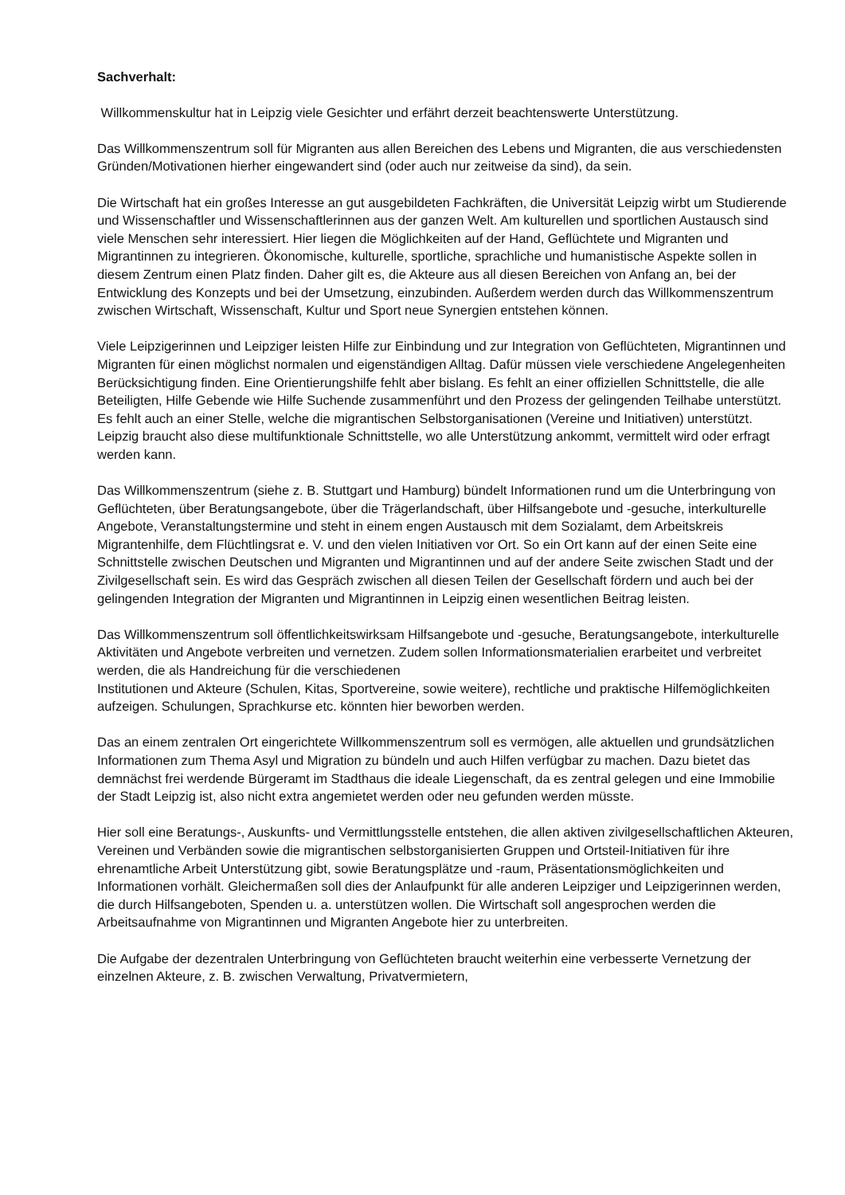Sachverhalt:
Willkommenskultur hat in Leipzig viele Gesichter und erfährt derzeit beachtenswerte Unterstützung.
Das Willkommenszentrum soll für Migranten aus allen Bereichen des Lebens und Migranten, die aus verschiedensten Gründen/Motivationen hierher eingewandert sind (oder auch nur zeitweise da sind), da sein.
Die Wirtschaft hat ein großes Interesse an gut ausgebildeten Fachkräften, die Universität Leipzig wirbt um Studierende und Wissenschaftler und Wissenschaftlerinnen aus der ganzen Welt. Am kulturellen und sportlichen Austausch sind viele Menschen sehr interessiert. Hier liegen die Möglichkeiten auf der Hand, Geflüchtete und Migranten und Migrantinnen zu integrieren. Ökonomische, kulturelle, sportliche, sprachliche und humanistische Aspekte sollen in diesem Zentrum einen Platz finden. Daher gilt es, die Akteure aus all diesen Bereichen von Anfang an, bei der Entwicklung des Konzepts und bei der Umsetzung, einzubinden. Außerdem werden durch das Willkommenszentrum zwischen Wirtschaft, Wissenschaft, Kultur und Sport neue Synergien entstehen können.
Viele Leipzigerinnen und Leipziger leisten Hilfe zur Einbindung und zur Integration von Geflüchteten, Migrantinnen und Migranten für einen möglichst normalen und eigenständigen Alltag. Dafür müssen viele verschiedene Angelegenheiten Berücksichtigung finden. Eine Orientierungshilfe fehlt aber bislang. Es fehlt an einer offiziellen Schnittstelle, die alle Beteiligten, Hilfe Gebende wie Hilfe Suchende zusammenführt und den Prozess der gelingenden Teilhabe unterstützt. Es fehlt auch an einer Stelle, welche die migrantischen Selbstorganisationen (Vereine und Initiativen) unterstützt. Leipzig braucht also diese multifunktionale Schnittstelle, wo alle Unterstützung ankommt, vermittelt wird oder erfragt werden kann.
Das Willkommenszentrum (siehe z. B. Stuttgart und Hamburg) bündelt Informationen rund um die Unterbringung von Geflüchteten, über Beratungsangebote, über die Trägerlandschaft, über Hilfsangebote und -gesuche, interkulturelle Angebote, Veranstaltungstermine und steht in einem engen Austausch mit dem Sozialamt, dem Arbeitskreis Migrantenhilfe, dem Flüchtlingsrat e. V. und den vielen Initiativen vor Ort. So ein Ort kann auf der einen Seite eine Schnittstelle zwischen Deutschen und Migranten und Migrantinnen und auf der andere Seite zwischen Stadt und der Zivilgesellschaft sein. Es wird das Gespräch zwischen all diesen Teilen der Gesellschaft fördern und auch bei der gelingenden Integration der Migranten und Migrantinnen in Leipzig einen wesentlichen Beitrag leisten.
Das Willkommenszentrum soll öffentlichkeitswirksam Hilfsangebote und -gesuche, Beratungsangebote, interkulturelle Aktivitäten und Angebote verbreiten und vernetzen. Zudem sollen Informationsmaterialien erarbeitet und verbreitet werden, die als Handreichung für die verschiedenen
Institutionen und Akteure (Schulen, Kitas, Sportvereine, sowie weitere), rechtliche und praktische Hilfemöglichkeiten aufzeigen. Schulungen, Sprachkurse etc. könnten hier beworben werden.
Das an einem zentralen Ort eingerichtete Willkommenszentrum soll es vermögen, alle aktuellen und grundsätzlichen Informationen zum Thema Asyl und Migration zu bündeln und auch Hilfen verfügbar zu machen. Dazu bietet das demnächst frei werdende Bürgeramt im Stadthaus die ideale Liegenschaft, da es zentral gelegen und eine Immobilie der Stadt Leipzig ist, also nicht extra angemietet werden oder neu gefunden werden müsste.
Hier soll eine Beratungs-, Auskunfts- und Vermittlungsstelle entstehen, die allen aktiven zivilgesellschaftlichen Akteuren, Vereinen und Verbänden sowie die migrantischen selbstorganisierten Gruppen und Ortsteil-Initiativen für ihre ehrenamtliche Arbeit Unterstützung gibt, sowie Beratungsplätze und -raum, Präsentationsmöglichkeiten und Informationen vorhält. Gleichermaßen soll dies der Anlaufpunkt für alle anderen Leipziger und Leipzigerinnen werden, die durch Hilfsangeboten, Spenden u. a. unterstützen wollen. Die Wirtschaft soll angesprochen werden die Arbeitsaufnahme von Migrantinnen und Migranten Angebote hier zu unterbreiten.
Die Aufgabe der dezentralen Unterbringung von Geflüchteten braucht weiterhin eine verbesserte Vernetzung der einzelnen Akteure, z. B. zwischen Verwaltung, Privatvermietern,